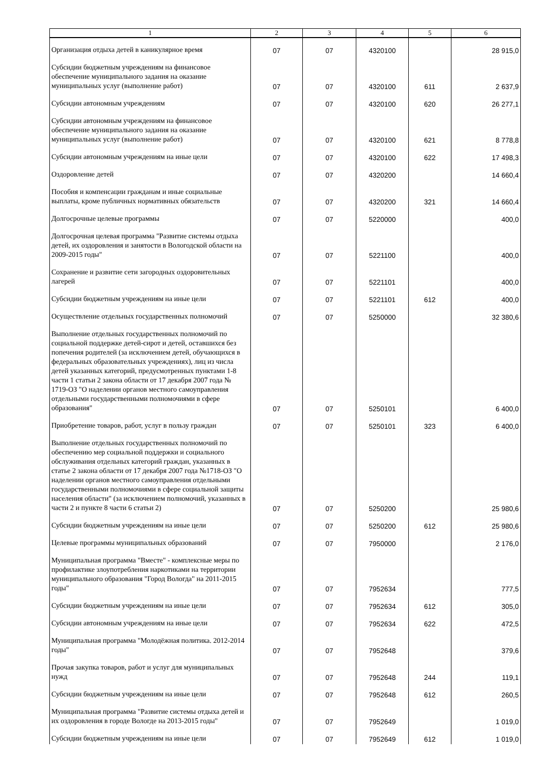| 1 | 2 | 3 | 4 | 5 | 6 |
| --- | --- | --- | --- | --- | --- |
| Организация отдыха детей в каникулярное время | 07 | 07 | 4320100 | | 28 915,0 |
| Субсидии бюджетным учреждениям на финансовое обеспечение муниципального задания на оказание муниципальных услуг (выполнение работ) | 07 | 07 | 4320100 | 611 | 2 637,9 |
| Субсидии автономным учреждениям | 07 | 07 | 4320100 | 620 | 26 277,1 |
| Субсидии автономным учреждениям на финансовое обеспечение муниципального задания на оказание муниципальных услуг (выполнение работ) | 07 | 07 | 4320100 | 621 | 8 778,8 |
| Субсидии автономным учреждениям на иные цели | 07 | 07 | 4320100 | 622 | 17 498,3 |
| Оздоровление детей | 07 | 07 | 4320200 | | 14 660,4 |
| Пособия и компенсации гражданам и иные социальные выплаты, кроме публичных нормативных обязательств | 07 | 07 | 4320200 | 321 | 14 660,4 |
| Долгосрочные целевые программы | 07 | 07 | 5220000 | | 400,0 |
| Долгосрочная целевая программа "Развитие системы отдыха детей, их оздоровления и занятости в Вологодской области на 2009-2015 годы" | 07 | 07 | 5221100 | | 400,0 |
| Сохранение и развитие сети загородных оздоровительных лагерей | 07 | 07 | 5221101 | | 400,0 |
| Субсидии бюджетным учреждениям на иные цели | 07 | 07 | 5221101 | 612 | 400,0 |
| Осуществление отдельных государственных полномочий | 07 | 07 | 5250000 | | 32 380,6 |
| Выполнение отдельных государственных полномочий по социальной поддержке детей-сирот и детей, оставшихся без попечения родителей (за исключением детей, обучающихся в федеральных образовательных учреждениях), лиц из числа детей указанных категорий, предусмотренных пунктами 1-8 части 1 статьи 2 закона области от 17 декабря 2007 года № 1719-ОЗ "О наделении органов местного самоуправления отдельными государственными полномочиями в сфере образования" | 07 | 07 | 5250101 | | 6 400,0 |
| Приобретение товаров, работ, услуг в пользу граждан | 07 | 07 | 5250101 | 323 | 6 400,0 |
| Выполнение отдельных государственных полномочий по обеспечению мер социальной поддержки и социального обслуживания отдельных категорий граждан, указанных в статье 2 закона области от 17 декабря 2007 года №1718-ОЗ "О наделении органов местного самоуправления отдельными государственными полномочиями в сфере социальной защиты населения области" (за исключением полномочий, указанных в части 2 и пункте 8 части 6 статьи 2) | 07 | 07 | 5250200 | | 25 980,6 |
| Субсидии бюджетным учреждениям на иные цели | 07 | 07 | 5250200 | 612 | 25 980,6 |
| Целевые программы муниципальных образований | 07 | 07 | 7950000 | | 2 176,0 |
| Муниципальная программа "Вместе" - комплексные меры по профилактике злоупотребления наркотиками на территории муниципального образования "Город Вологда" на 2011-2015 годы" | 07 | 07 | 7952634 | | 777,5 |
| Субсидии бюджетным учреждениям на иные цели | 07 | 07 | 7952634 | 612 | 305,0 |
| Субсидии автономным учреждениям на иные цели | 07 | 07 | 7952634 | 622 | 472,5 |
| Муниципальная программа "Молодёжная политика. 2012-2014 годы" | 07 | 07 | 7952648 | | 379,6 |
| Прочая закупка товаров, работ и услуг для муниципальных нужд | 07 | 07 | 7952648 | 244 | 119,1 |
| Субсидии бюджетным учреждениям на иные цели | 07 | 07 | 7952648 | 612 | 260,5 |
| Муниципальная программа "Развитие системы отдыха детей и их оздоровления в городе Вологде на 2013-2015 годы" | 07 | 07 | 7952649 | | 1 019,0 |
| Субсидии бюджетным учреждениям на иные цели | 07 | 07 | 7952649 | 612 | 1 019,0 |